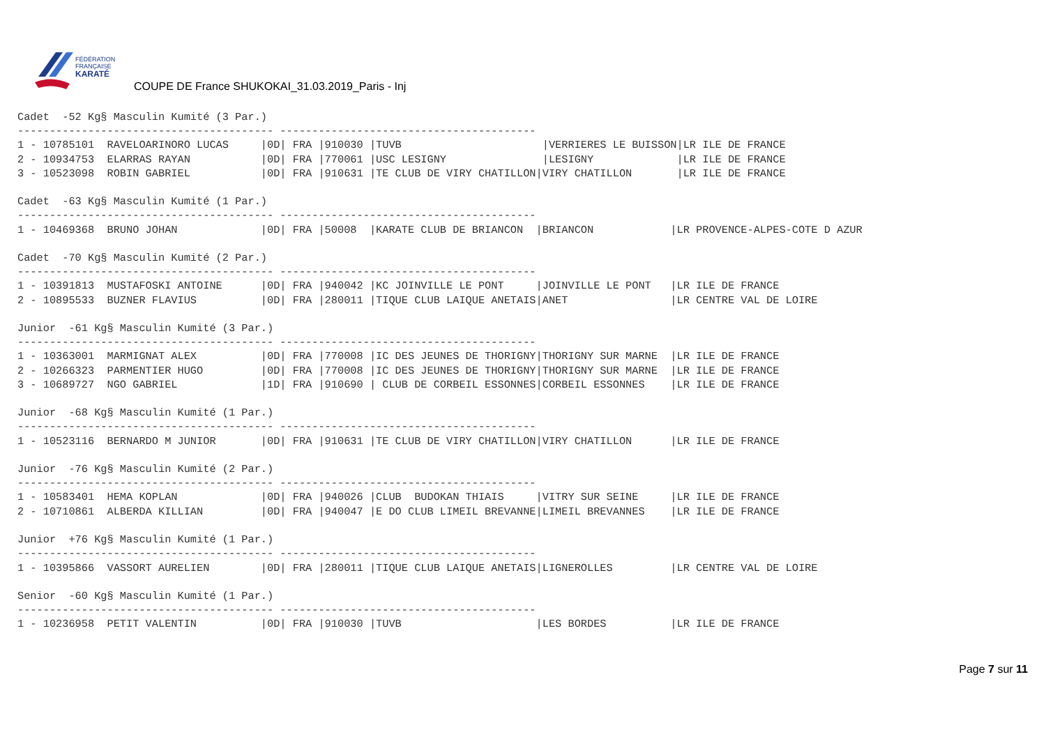FÉDÉRATION
FRANÇAISE
KARATÉ
COUPE DE France SHUKOKAI_31.03.2019_Paris - Inj
Cadet  -52 Kg§ Masculin Kumité (3 Par.)
---------------------------------------- ----------------------------------------
1 - 10785101  RAVELOARINORO LUCAS     |0D| FRA |910030 |TUVB                      |VERRIERES LE BUISSON|LR ILE DE FRANCE
2 - 10934753  ELARRAS RAYAN           |0D| FRA |770061 |USC LESIGNY               |LESIGNY             |LR ILE DE FRANCE
3 - 10523098  ROBIN GABRIEL           |0D| FRA |910631 |TE CLUB DE VIRY CHATILLON|VIRY CHATILLON       |LR ILE DE FRANCE

Cadet  -63 Kg§ Masculin Kumité (1 Par.)
---------------------------------------- ----------------------------------------
1 - 10469368  BRUNO JOHAN             |0D| FRA |50008  |KARATE CLUB DE BRIANCON  |BRIANCON            |LR PROVENCE-ALPES-COTE D AZUR

Cadet  -70 Kg§ Masculin Kumité (2 Par.)
---------------------------------------- ----------------------------------------
1 - 10391813  MUSTAFOSKI ANTOINE      |0D| FRA |940042 |KC JOINVILLE LE PONT     |JOINVILLE LE PONT   |LR ILE DE FRANCE
2 - 10895533  BUZNER FLAVIUS          |0D| FRA |280011 |TIQUE CLUB LAIQUE ANETAIS|ANET                |LR CENTRE VAL DE LOIRE

Junior  -61 Kg§ Masculin Kumité (3 Par.)
---------------------------------------- ----------------------------------------
1 - 10363001  MARMIGNAT ALEX          |0D| FRA |770008 |IC DES JEUNES DE THORIGNY|THORIGNY SUR MARNE  |LR ILE DE FRANCE
2 - 10266323  PARMENTIER HUGO         |0D| FRA |770008 |IC DES JEUNES DE THORIGNY|THORIGNY SUR MARNE  |LR ILE DE FRANCE
3 - 10689727  NGO GABRIEL             |1D| FRA |910690 | CLUB DE CORBEIL ESSONNES|CORBEIL ESSONNES    |LR ILE DE FRANCE

Junior  -68 Kg§ Masculin Kumité (1 Par.)
---------------------------------------- ----------------------------------------
1 - 10523116  BERNARDO M JUNIOR       |0D| FRA |910631 |TE CLUB DE VIRY CHATILLON|VIRY CHATILLON      |LR ILE DE FRANCE

Junior  -76 Kg§ Masculin Kumité (2 Par.)
---------------------------------------- ----------------------------------------
1 - 10583401  HEMA KOPLAN             |0D| FRA |940026 |CLUB  BUDOKAN THIAIS     |VITRY SUR SEINE     |LR ILE DE FRANCE
2 - 10710861  ALBERDA KILLIAN         |0D| FRA |940047 |E DO CLUB LIMEIL BREVANNE|LIMEIL BREVANNES    |LR ILE DE FRANCE

Junior  +76 Kg§ Masculin Kumité (1 Par.)
---------------------------------------- ----------------------------------------
1 - 10395866  VASSORT AURELIEN        |0D| FRA |280011 |TIQUE CLUB LAIQUE ANETAIS|LIGNEROLLES         |LR CENTRE VAL DE LOIRE

Senior  -60 Kg§ Masculin Kumité (1 Par.)
---------------------------------------- ----------------------------------------
1 - 10236958  PETIT VALENTIN          |0D| FRA |910030 |TUVB                     |LES BORDES          |LR ILE DE FRANCE
Page 7 sur 11